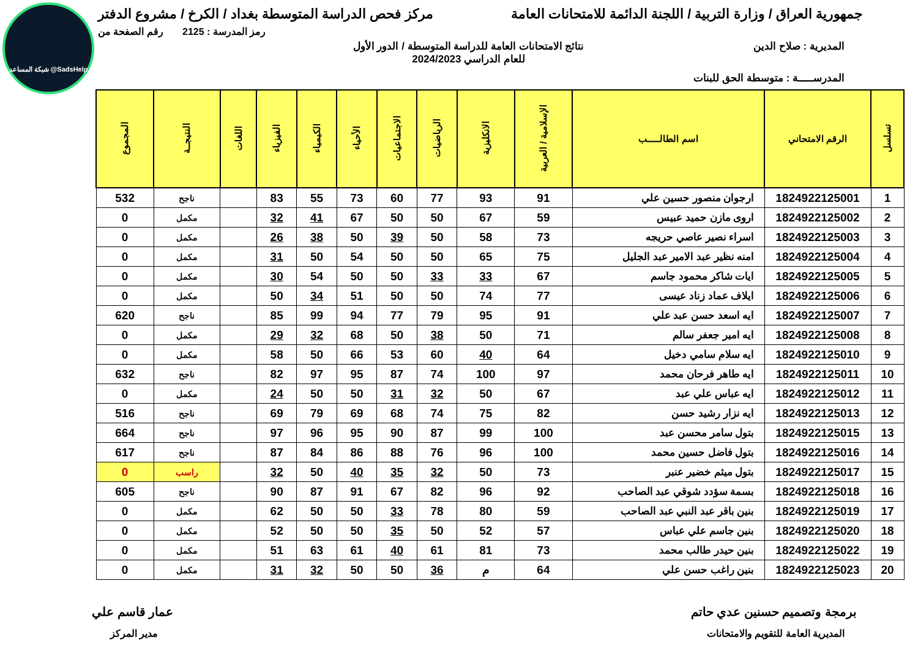شبكة المساعد @SadsHelp
جمهورية العراق / وزارة التربية / اللجنة الدائمة للامتحانات العامة
مركز فحص الدراسة المتوسطة بغداد / الكرخ / مشروع الدفتر
رمز المدرسة : 2125 رقم الصفحة من
المديرية : صلاح الدين نتائج الامتحانات العامة للدراسة المتوسطة / الدور الأول
للعام الدراسي 2024/2023
المدرســـــة : متوسطة الحق للبنات
| تسلسل | الرقم الامتحاني | اسم الطالـــــب | الإسلامية / العربية | الانكليزية | الرياضيات | الاجتماعيات | الأحياء | الكيمياء | الفيزياء | اللغات | النتيجــة | المجموع |
| --- | --- | --- | --- | --- | --- | --- | --- | --- | --- | --- | --- | --- |
| 1 | 1824922125001 | ارجوان منصور حسين علي | 91 | 93 | 77 | 60 | 73 | 55 | 83 | | ناجح | 532 |
| 2 | 1824922125002 | اروى مازن حميد عبيس | 59 | 67 | 50 | 50 | 67 | 41 | 32 | | مكمل | 0 |
| 3 | 1824922125003 | اسراء نصير عاصي حريجه | 73 | 58 | 50 | 39 | 50 | 38 | 26 | | مكمل | 0 |
| 4 | 1824922125004 | امنه نظير عبد الامير عبد الجليل | 75 | 65 | 50 | 50 | 54 | 50 | 31 | | مكمل | 0 |
| 5 | 1824922125005 | ايات شاكر محمود جاسم | 67 | 33 | 33 | 50 | 50 | 54 | 30 | | مكمل | 0 |
| 6 | 1824922125006 | ايلاف عماد زناد عيسى | 77 | 74 | 50 | 50 | 51 | 34 | 50 | | مكمل | 0 |
| 7 | 1824922125007 | ايه اسعد حسن عبد علي | 91 | 95 | 79 | 77 | 94 | 99 | 85 | | ناجح | 620 |
| 8 | 1824922125008 | ايه امير جعفر سالم | 71 | 50 | 38 | 50 | 68 | 32 | 29 | | مكمل | 0 |
| 9 | 1824922125010 | ايه سلام سامي دخيل | 64 | 40 | 60 | 53 | 66 | 50 | 58 | | مكمل | 0 |
| 10 | 1824922125011 | ايه طاهر فرحان محمد | 97 | 100 | 74 | 87 | 95 | 97 | 82 | | ناجح | 632 |
| 11 | 1824922125012 | ايه عباس علي عبد | 67 | 50 | 32 | 31 | 50 | 50 | 24 | | مكمل | 0 |
| 12 | 1824922125013 | ايه نزار رشيد حسن | 82 | 75 | 74 | 68 | 69 | 79 | 69 | | ناجح | 516 |
| 13 | 1824922125015 | بتول سامر محسن عبد | 100 | 99 | 87 | 90 | 95 | 96 | 97 | | ناجح | 664 |
| 14 | 1824922125016 | بتول فاضل حسين محمد | 100 | 96 | 76 | 88 | 86 | 84 | 87 | | ناجح | 617 |
| 15 | 1824922125017 | بتول ميثم خضير عنبر | 73 | 50 | 32 | 35 | 40 | 50 | 32 | | راسب | 0 |
| 16 | 1824922125018 | بسمة سؤدد شوقي عبد الصاحب | 92 | 96 | 82 | 67 | 91 | 87 | 90 | | ناجح | 605 |
| 17 | 1824922125019 | بنين باقر عبد النبي عبد الصاحب | 59 | 80 | 78 | 33 | 50 | 50 | 62 | | مكمل | 0 |
| 18 | 1824922125020 | بنين جاسم علي عباس | 57 | 52 | 50 | 35 | 50 | 50 | 52 | | مكمل | 0 |
| 19 | 1824922125022 | بنين حيدر طالب محمد | 73 | 81 | 61 | 40 | 61 | 63 | 51 | | مكمل | 0 |
| 20 | 1824922125023 | بنين راغب حسن علي | 64 | م | 36 | 50 | 50 | 32 | 31 | | مكمل | 0 |
برمجة وتصميم حسنين عدي حاتم عمار قاسم علي
المديرية العامة للتقويم والامتحانات
مدير المركز